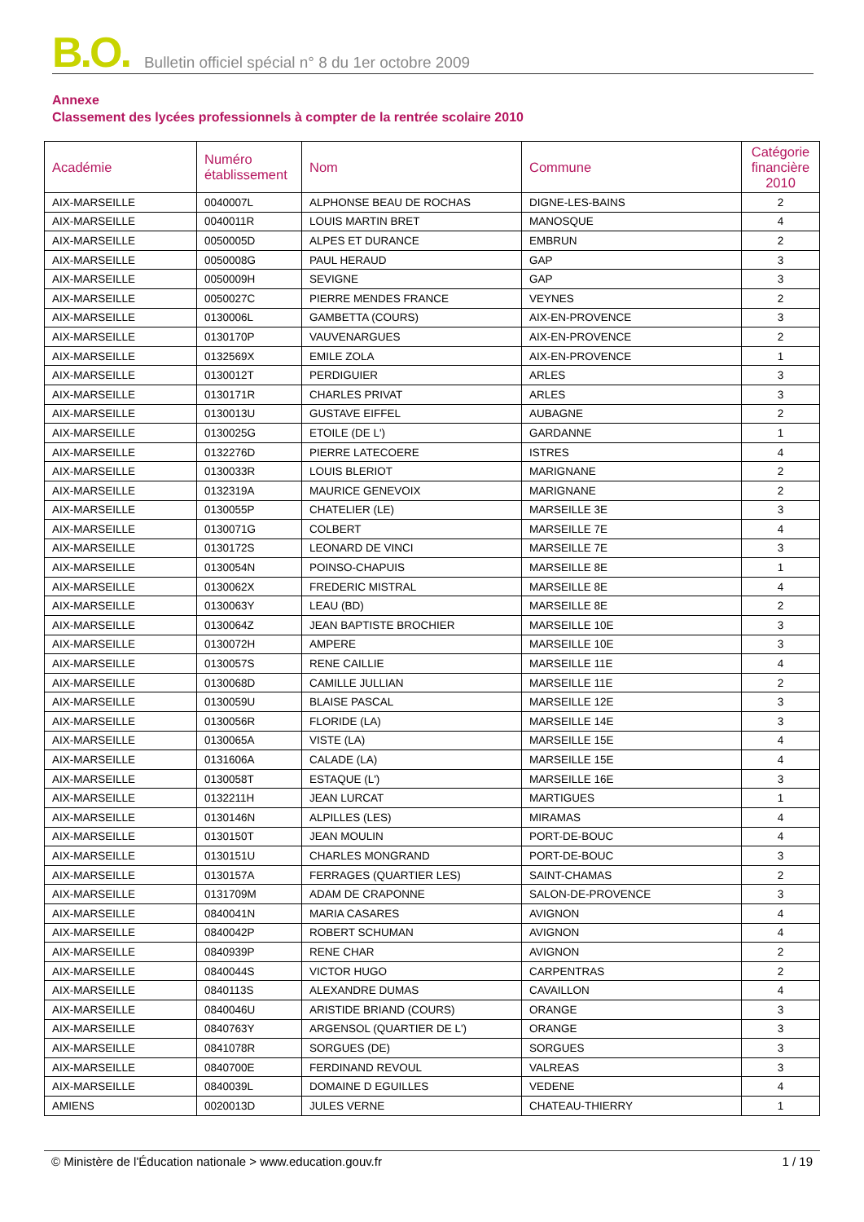B.O. Bulletin officiel spécial n° 8 du 1er octobre 2009
Annexe
Classement des lycées professionnels à compter de la rentrée scolaire 2010
| Académie | Numéro établissement | Nom | Commune | Catégorie financière 2010 |
| --- | --- | --- | --- | --- |
| AIX-MARSEILLE | 0040007L | ALPHONSE BEAU DE ROCHAS | DIGNE-LES-BAINS | 2 |
| AIX-MARSEILLE | 0040011R | LOUIS MARTIN BRET | MANOSQUE | 4 |
| AIX-MARSEILLE | 0050005D | ALPES ET DURANCE | EMBRUN | 2 |
| AIX-MARSEILLE | 0050008G | PAUL HERAUD | GAP | 3 |
| AIX-MARSEILLE | 0050009H | SEVIGNE | GAP | 3 |
| AIX-MARSEILLE | 0050027C | PIERRE MENDES FRANCE | VEYNES | 2 |
| AIX-MARSEILLE | 0130006L | GAMBETTA (COURS) | AIX-EN-PROVENCE | 3 |
| AIX-MARSEILLE | 0130170P | VAUVENARGUES | AIX-EN-PROVENCE | 2 |
| AIX-MARSEILLE | 0132569X | EMILE ZOLA | AIX-EN-PROVENCE | 1 |
| AIX-MARSEILLE | 0130012T | PERDIGUIER | ARLES | 3 |
| AIX-MARSEILLE | 0130171R | CHARLES PRIVAT | ARLES | 3 |
| AIX-MARSEILLE | 0130013U | GUSTAVE EIFFEL | AUBAGNE | 2 |
| AIX-MARSEILLE | 0130025G | ETOILE (DE L') | GARDANNE | 1 |
| AIX-MARSEILLE | 0132276D | PIERRE LATECOERE | ISTRES | 4 |
| AIX-MARSEILLE | 0130033R | LOUIS BLERIOT | MARIGNANE | 2 |
| AIX-MARSEILLE | 0132319A | MAURICE GENEVOIX | MARIGNANE | 2 |
| AIX-MARSEILLE | 0130055P | CHATELIER (LE) | MARSEILLE 3E | 3 |
| AIX-MARSEILLE | 0130071G | COLBERT | MARSEILLE 7E | 4 |
| AIX-MARSEILLE | 0130172S | LEONARD DE VINCI | MARSEILLE 7E | 3 |
| AIX-MARSEILLE | 0130054N | POINSO-CHAPUIS | MARSEILLE 8E | 1 |
| AIX-MARSEILLE | 0130062X | FREDERIC MISTRAL | MARSEILLE 8E | 4 |
| AIX-MARSEILLE | 0130063Y | LEAU (BD) | MARSEILLE 8E | 2 |
| AIX-MARSEILLE | 0130064Z | JEAN BAPTISTE BROCHIER | MARSEILLE 10E | 3 |
| AIX-MARSEILLE | 0130072H | AMPERE | MARSEILLE 10E | 3 |
| AIX-MARSEILLE | 0130057S | RENE CAILLIE | MARSEILLE 11E | 4 |
| AIX-MARSEILLE | 0130068D | CAMILLE JULLIAN | MARSEILLE 11E | 2 |
| AIX-MARSEILLE | 0130059U | BLAISE PASCAL | MARSEILLE 12E | 3 |
| AIX-MARSEILLE | 0130056R | FLORIDE (LA) | MARSEILLE 14E | 3 |
| AIX-MARSEILLE | 0130065A | VISTE (LA) | MARSEILLE 15E | 4 |
| AIX-MARSEILLE | 0131606A | CALADE (LA) | MARSEILLE 15E | 4 |
| AIX-MARSEILLE | 0130058T | ESTAQUE (L') | MARSEILLE 16E | 3 |
| AIX-MARSEILLE | 0132211H | JEAN LURCAT | MARTIGUES | 1 |
| AIX-MARSEILLE | 0130146N | ALPILLES (LES) | MIRAMAS | 4 |
| AIX-MARSEILLE | 0130150T | JEAN MOULIN | PORT-DE-BOUC | 4 |
| AIX-MARSEILLE | 0130151U | CHARLES MONGRAND | PORT-DE-BOUC | 3 |
| AIX-MARSEILLE | 0130157A | FERRAGES (QUARTIER LES) | SAINT-CHAMAS | 2 |
| AIX-MARSEILLE | 0131709M | ADAM DE CRAPONNE | SALON-DE-PROVENCE | 3 |
| AIX-MARSEILLE | 0840041N | MARIA CASARES | AVIGNON | 4 |
| AIX-MARSEILLE | 0840042P | ROBERT SCHUMAN | AVIGNON | 4 |
| AIX-MARSEILLE | 0840939P | RENE CHAR | AVIGNON | 2 |
| AIX-MARSEILLE | 0840044S | VICTOR HUGO | CARPENTRAS | 2 |
| AIX-MARSEILLE | 0840113S | ALEXANDRE DUMAS | CAVAILLON | 4 |
| AIX-MARSEILLE | 0840046U | ARISTIDE BRIAND (COURS) | ORANGE | 3 |
| AIX-MARSEILLE | 0840763Y | ARGENSOL (QUARTIER DE L') | ORANGE | 3 |
| AIX-MARSEILLE | 0841078R | SORGUES (DE) | SORGUES | 3 |
| AIX-MARSEILLE | 0840700E | FERDINAND REVOUL | VALREAS | 3 |
| AIX-MARSEILLE | 0840039L | DOMAINE D EGUILLES | VEDENE | 4 |
| AMIENS | 0020013D | JULES VERNE | CHATEAU-THIERRY | 1 |
© Ministère de l'Éducation nationale > www.education.gouv.fr 1 / 19